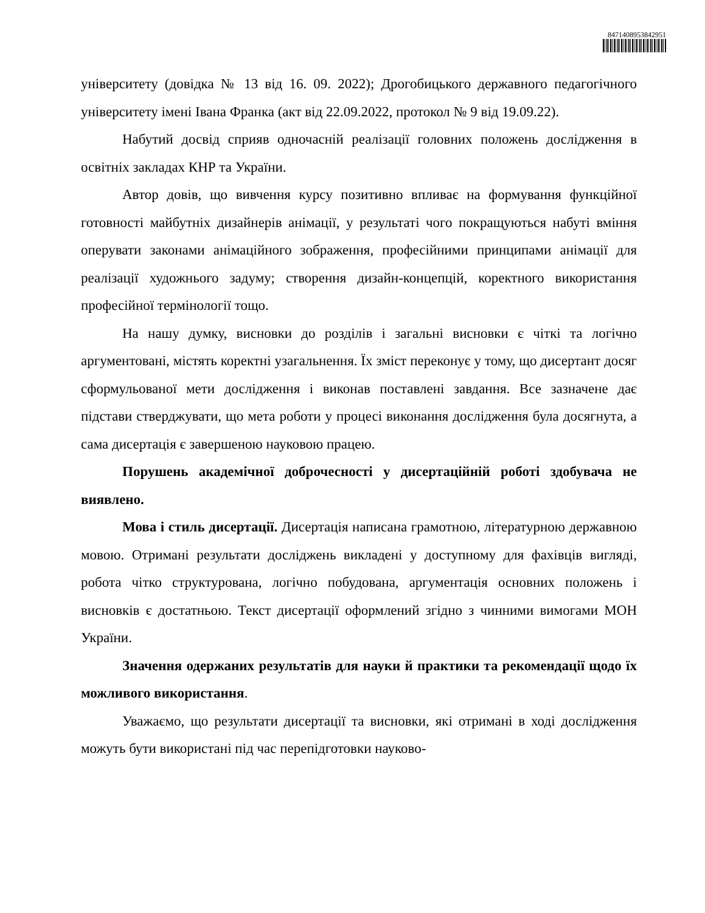8471408953842951
університету (довідка № 13 від 16. 09. 2022); Дрогобицького державного педагогічного університету імені Івана Франка (акт від 22.09.2022, протокол № 9 від 19.09.22).
Набутий досвід сприяв одночасній реалізації головних положень дослідження в освітніх закладах КНР та України.
Автор довів, що вивчення курсу позитивно впливає на формування функційної готовності майбутніх дизайнерів анімації, у результаті чого покращуються набуті вміння оперувати законами анімаційного зображення, професійними принципами анімації для реалізації художнього задуму; створення дизайн-концепцій, коректного використання професійної термінології тощо.
На нашу думку, висновки до розділів і загальні висновки є чіткі та логічно аргументовані, містять коректні узагальнення. Їх зміст переконує у тому, що дисертант досяг сформульованої мети дослідження і виконав поставлені завдання. Все зазначене дає підстави стверджувати, що мета роботи у процесі виконання дослідження була досягнута, а сама дисертація є завершеною науковою працею.
Порушень академічної доброчесності у дисертаційній роботі здобувача не виявлено.
Мова і стиль дисертації. Дисертація написана грамотною, літературною державною мовою. Отримані результати досліджень викладені у доступному для фахівців вигляді, робота чітко структурована, логічно побудована, аргументація основних положень і висновків є достатньою. Текст дисертації оформлений згідно з чинними вимогами МОН України.
Значення одержаних результатів для науки й практики та рекомендації щодо їх можливого використання.
Уважаємо, що результати дисертації та висновки, які отримані в ході дослідження можуть бути використані під час перепідготовки науково-